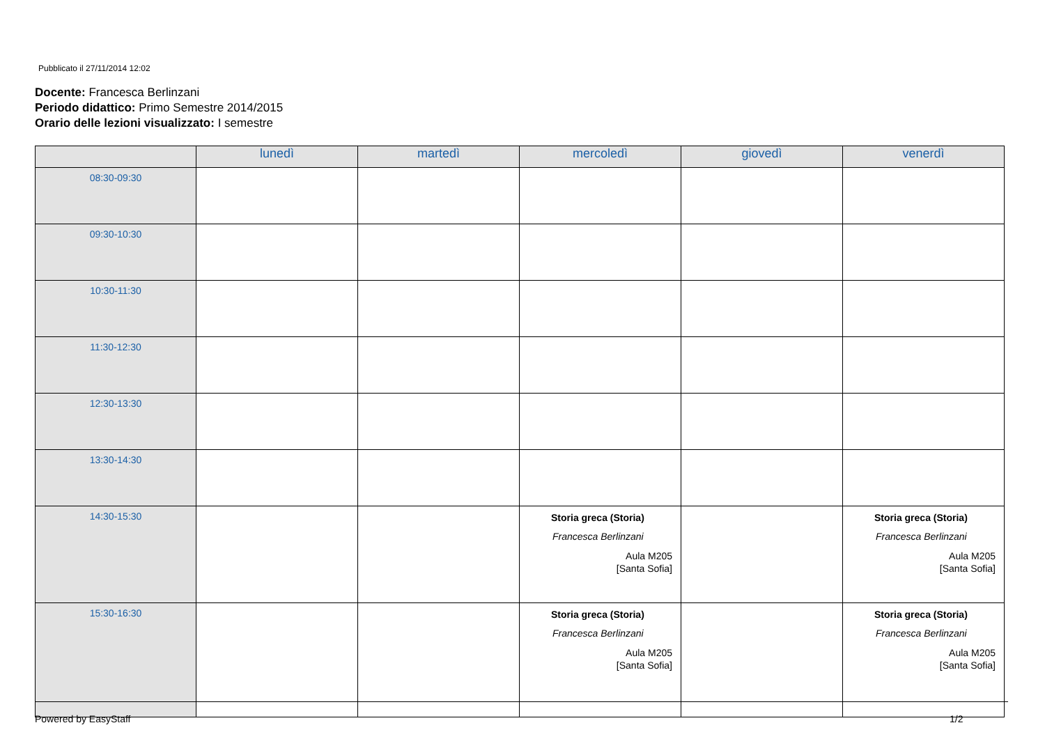Pubblicato il 27/11/2014 12:02
Docente: Francesca Berlinzani
Periodo didattico: Primo Semestre 2014/2015
Orario delle lezioni visualizzato: I semestre
| | lunedì | martedì | mercoledì | giovedì | venerdì |
| --- | --- | --- | --- | --- | --- |
| 08:30-09:30 | | | | | |
| 09:30-10:30 | | | | | |
| 10:30-11:30 | | | | | |
| 11:30-12:30 | | | | | |
| 12:30-13:30 | | | | | |
| 13:30-14:30 | | | | | |
| 14:30-15:30 | | | Storia greca (Storia) Francesca Berlinzani Aula M205 [Santa Sofia] | | Storia greca (Storia) Francesca Berlinzani Aula M205 [Santa Sofia] |
| 15:30-16:30 | | | Storia greca (Storia) Francesca Berlinzani Aula M205 [Santa Sofia] | | Storia greca (Storia) Francesca Berlinzani Aula M205 [Santa Sofia] |
Powered by EasyStaff 1/2